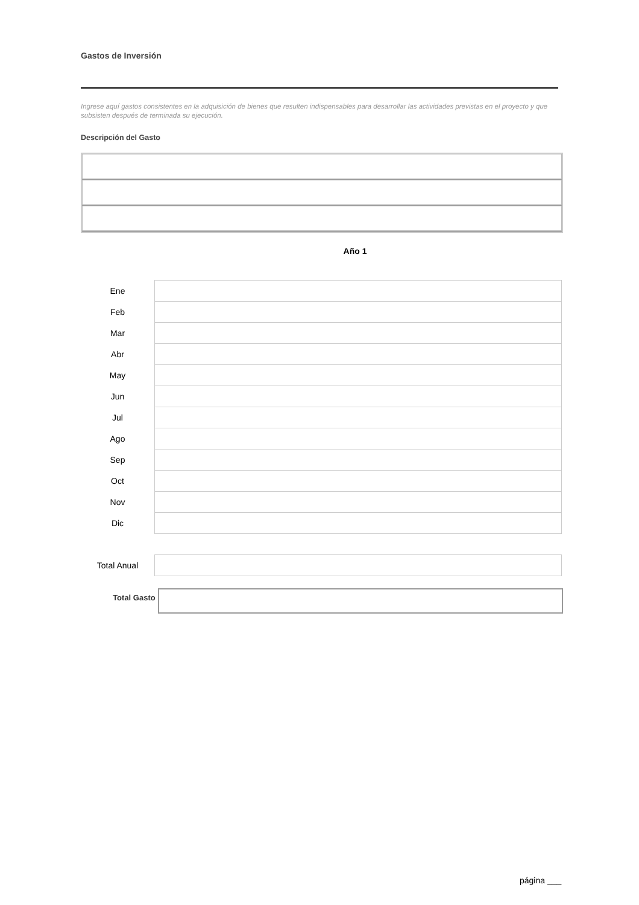Gastos de Inversión
Ingrese aquí gastos consistentes en la adquisición de bienes que resulten indispensables para desarrollar las actividades previstas en el proyecto y que subsisten después de terminada su ejecución.
Descripción del Gasto
Año 1
| Ene | |
| Feb | |
| Mar | |
| Abr | |
| May | |
| Jun | |
| Jul | |
| Ago | |
| Sep | |
| Oct | |
| Nov | |
| Dic | |
| Total Anual | |
Total Gasto
página ___